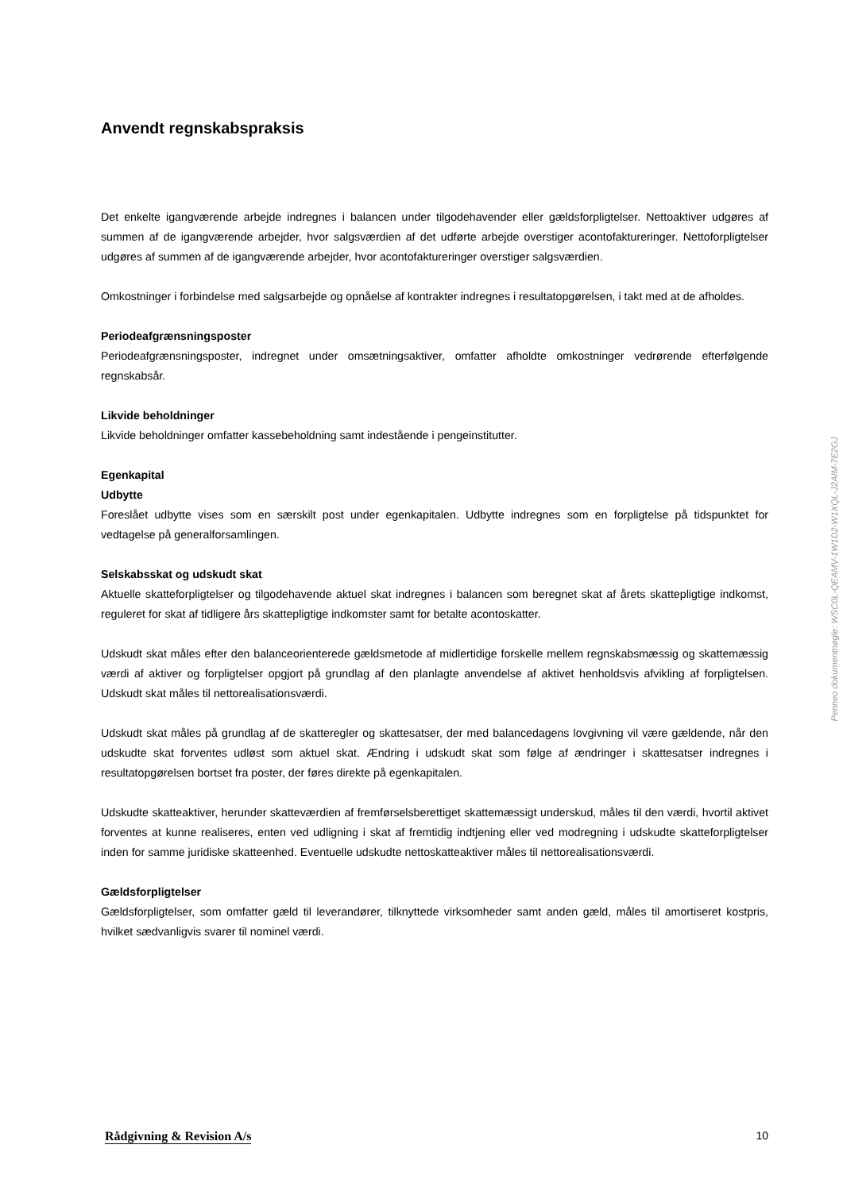Anvendt regnskabspraksis
Det enkelte igangværende arbejde indregnes i balancen under tilgodehavender eller gældsforpligtelser. Nettoaktiver udgøres af summen af de igangværende arbejder, hvor salgsværdien af det udførte arbejde overstiger acontofaktureringer. Nettoforpligtelser udgøres af summen af de igangværende arbejder, hvor acontofaktureringer overstiger salgsværdien.
Omkostninger i forbindelse med salgsarbejde og opnåelse af kontrakter indregnes i resultatopgørelsen, i takt med at de afholdes.
Periodeafgrænsningsposter
Periodeafgrænsningsposter, indregnet under omsætningsaktiver, omfatter afholdte omkostninger vedrørende efterfølgende regnskabsår.
Likvide beholdninger
Likvide beholdninger omfatter kassebeholdning samt indestående i pengeinstitutter.
Egenkapital
Udbytte
Foreslået udbytte vises som en særskilt post under egenkapitalen. Udbytte indregnes som en forpligtelse på tidspunktet for vedtagelse på generalforsamlingen.
Selskabsskat og udskudt skat
Aktuelle skatteforpligtelser og tilgodehavende aktuel skat indregnes i balancen som beregnet skat af årets skattepligtige indkomst, reguleret for skat af tidligere års skattepligtige indkomster samt for betalte acontoskatter.
Udskudt skat måles efter den balanceorienterede gældsmetode af midlertidige forskelle mellem regnskabsmæssig og skattemæssig værdi af aktiver og forpligtelser opgjort på grundlag af den planlagte anvendelse af aktivet henholdsvis afvikling af forpligtelsen. Udskudt skat måles til nettorealisationsværdi.
Udskudt skat måles på grundlag af de skatteregler og skattesatser, der med balancedagens lovgivning vil være gældende, når den udskudte skat forventes udløst som aktuel skat. Ændring i udskudt skat som følge af ændringer i skattesatser indregnes i resultatopgørelsen bortset fra poster, der føres direkte på egenkapitalen.
Udskudte skatteaktiver, herunder skatteværdien af fremførselsberettiget skattemæssigt underskud, måles til den værdi, hvortil aktivet forventes at kunne realiseres, enten ved udligning i skat af fremtidig indtjening eller ved modregning i udskudte skatteforpligtelser inden for samme juridiske skatteenhed. Eventuelle udskudte nettoskatteaktiver måles til nettorealisationsværdi.
Gældsforpligtelser
Gældsforpligtelser, som omfatter gæld til leverandører, tilknyttede virksomheder samt anden gæld, måles til amortiseret kostpris, hvilket sædvanligvis svarer til nominel værdi.
Penneo dokumentnøgle: WSC0L-QEAMV-1W1D2-W1XQL-J2AIM-7E2GJ
Rådgivning & Revision A/s 10